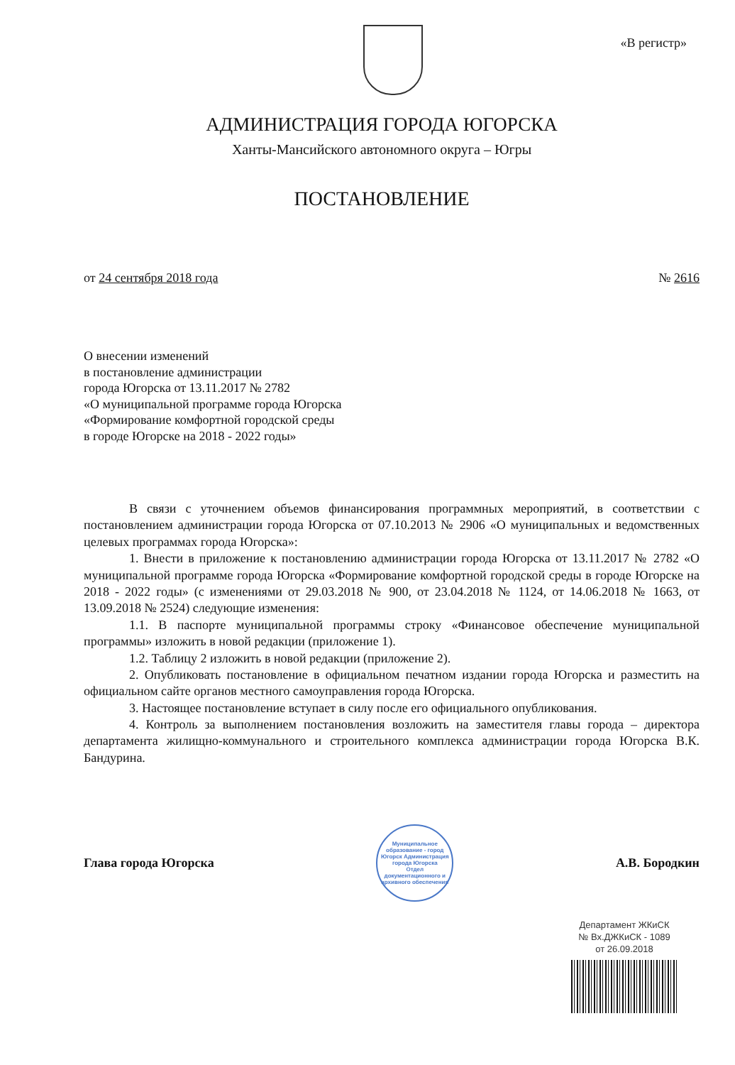«В регистр»
АДМИНИСТРАЦИЯ ГОРОДА ЮГОРСКА
Ханты-Мансийского автономного округа – Югры
ПОСТАНОВЛЕНИЕ
от 24 сентября 2018 года № 2616
О внесении изменений
в постановление администрации
города Югорска от 13.11.2017 № 2782
«О муниципальной программе города Югорска
«Формирование комфортной городской среды
в городе Югорске на 2018 - 2022 годы»
В связи с уточнением объемов финансирования программных мероприятий, в соответствии с постановлением администрации города Югорска от 07.10.2013 № 2906 «О муниципальных и ведомственных целевых программах города Югорска»:
1. Внести в приложение к постановлению администрации города Югорска от 13.11.2017 № 2782 «О муниципальной программе города Югорска «Формирование комфортной городской среды в городе Югорске на 2018 - 2022 годы» (с изменениями от 29.03.2018 № 900, от 23.04.2018 № 1124, от 14.06.2018 № 1663, от 13.09.2018 № 2524) следующие изменения:
1.1. В паспорте муниципальной программы строку «Финансовое обеспечение муниципальной программы» изложить в новой редакции (приложение 1).
1.2. Таблицу 2 изложить в новой редакции (приложение 2).
2. Опубликовать постановление в официальном печатном издании города Югорска и разместить на официальном сайте органов местного самоуправления города Югорска.
3. Настоящее постановление вступает в силу после его официального опубликования.
4. Контроль за выполнением постановления возложить на заместителя главы города – директора департамента жилищно-коммунального и строительного комплекса администрации города Югорска В.К. Бандурина.
Глава города Югорска
Муниципальное образование - город Югорск Администрация города Югорска
Отдел документационного и архивного обеспечения
А.В. Бородкин
Департамент ЖКиСК
№ Вх.ДЖКиСК - 1089
от 26.09.2018